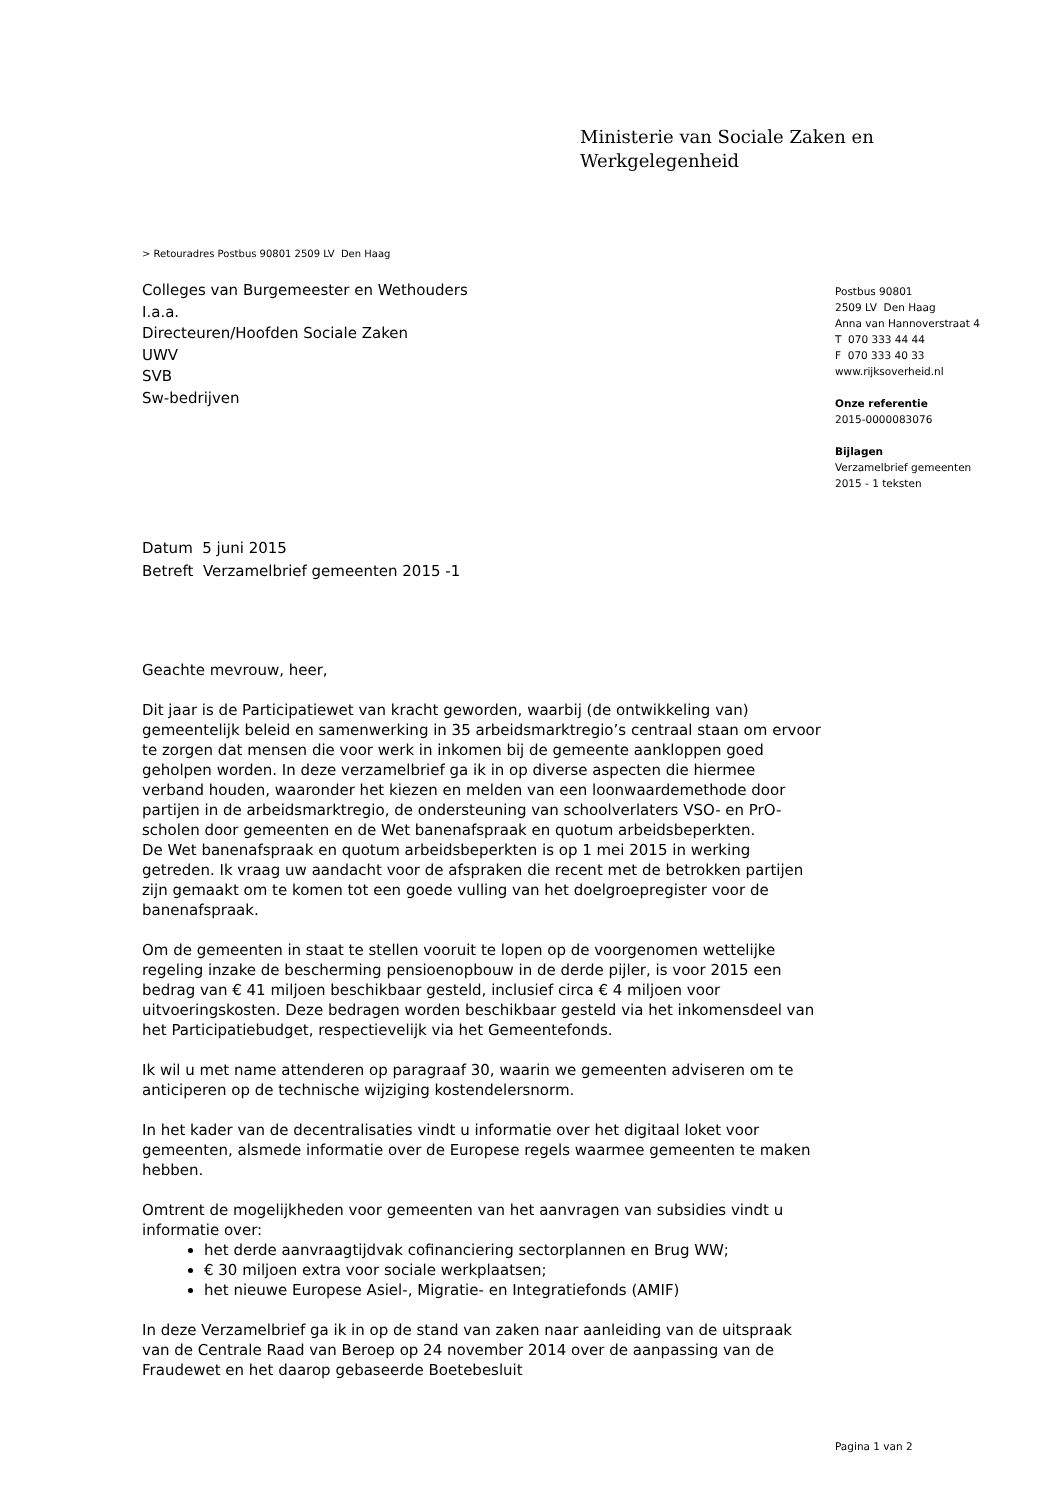Ministerie van Sociale Zaken en
Werkgelegenheid
> Retouradres Postbus 90801 2509 LV Den Haag
Colleges van Burgemeester en Wethouders
I.a.a.
Directeuren/Hoofden Sociale Zaken
UWV
SVB
Sw-bedrijven
Postbus 90801
2509 LV Den Haag
Anna van Hannoverstraat 4
T 070 333 44 44
F 070 333 40 33
www.rijksoverheid.nl
Onze referentie
2015-0000083076
Bijlagen
Verzamelbrief gemeenten
2015 - 1 teksten
Datum 5 juni 2015
Betreft Verzamelbrief gemeenten 2015 -1
Geachte mevrouw, heer,
Dit jaar is de Participatiewet van kracht geworden, waarbij (de ontwikkeling van) gemeentelijk beleid en samenwerking in 35 arbeidsmarktregio’s centraal staan om ervoor te zorgen dat mensen die voor werk in inkomen bij de gemeente aankloppen goed geholpen worden. In deze verzamelbrief ga ik in op diverse aspecten die hiermee verband houden, waaronder het kiezen en melden van een loonwaardemethode door partijen in de arbeidsmarktregio, de ondersteuning van schoolverlaters VSO- en PrO-scholen door gemeenten en de Wet banenafspraak en quotum arbeidsbeperkten.
De Wet banenafspraak en quotum arbeidsbeperkten is op 1 mei 2015 in werking getreden. Ik vraag uw aandacht voor de afspraken die recent met de betrokken partijen zijn gemaakt om te komen tot een goede vulling van het doelgroepregister voor de banenafspraak.
Om de gemeenten in staat te stellen vooruit te lopen op de voorgenomen wettelijke regeling inzake de bescherming pensioenopbouw in de derde pijler, is voor 2015 een bedrag van € 41 miljoen beschikbaar gesteld, inclusief circa € 4 miljoen voor uitvoeringskosten. Deze bedragen worden beschikbaar gesteld via het inkomensdeel van het Participatiebudget, respectievelijk via het Gemeentefonds.
Ik wil u met name attenderen op paragraaf 30, waarin we gemeenten adviseren om te anticiperen op de technische wijziging kostendelersnorm.
In het kader van de decentralisaties vindt u informatie over het digitaal loket voor gemeenten, alsmede informatie over de Europese regels waarmee gemeenten te maken hebben.
Omtrent de mogelijkheden voor gemeenten van het aanvragen van subsidies vindt u informatie over:
het derde aanvraagtijdvak cofinanciering sectorplannen en Brug WW;
€ 30 miljoen extra voor sociale werkplaatsen;
het nieuwe Europese Asiel-, Migratie- en Integratiefonds (AMIF)
In deze Verzamelbrief ga ik in op de stand van zaken naar aanleiding van de uitspraak van de Centrale Raad van Beroep op 24 november 2014 over de aanpassing van de Fraudewet en het daarop gebaseerde Boetebesluit
Pagina 1 van 2